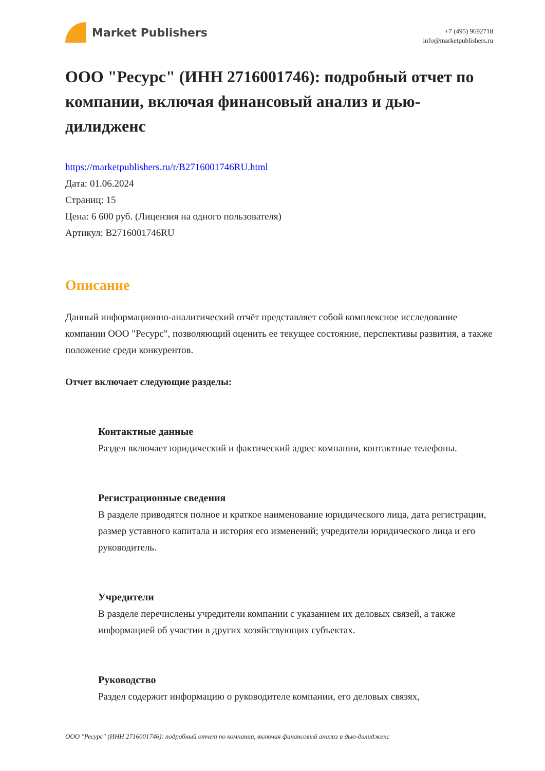Market Publishers
+7 (495) 9692718
info@marketpublishers.ru
ООО "Ресурс" (ИНН 2716001746): подробный отчет по компании, включая финансовый анализ и дью-дилидженс
https://marketpublishers.ru/r/B2716001746RU.html
Дата: 01.06.2024
Страниц: 15
Цена: 6 600 руб. (Лицензия на одного пользователя)
Артикул: B2716001746RU
Описание
Данный информационно-аналитический отчёт представляет собой комплексное исследование компании ООО "Ресурс", позволяющий оценить ее текущее состояние, перспективы развития, а также положение среди конкурентов.
Отчет включает следующие разделы:
Контактные данные
Раздел включает юридический и фактический адрес компании, контактные телефоны.
Регистрационные сведения
В разделе приводятся полное и краткое наименование юридического лица, дата регистрации, размер уставного капитала и история его изменений; учредители юридического лица и его руководитель.
Учредители
В разделе перечислены учредители компании с указанием их деловых связей, а также информацией об участии в других хозяйствующих субъектах.
Руководство
Раздел содержит информацию о руководителе компании, его деловых связях,
ООО "Ресурс" (ИНН 2716001746): подробный отчет по компании, включая финансовый анализ и дью-дилидженс